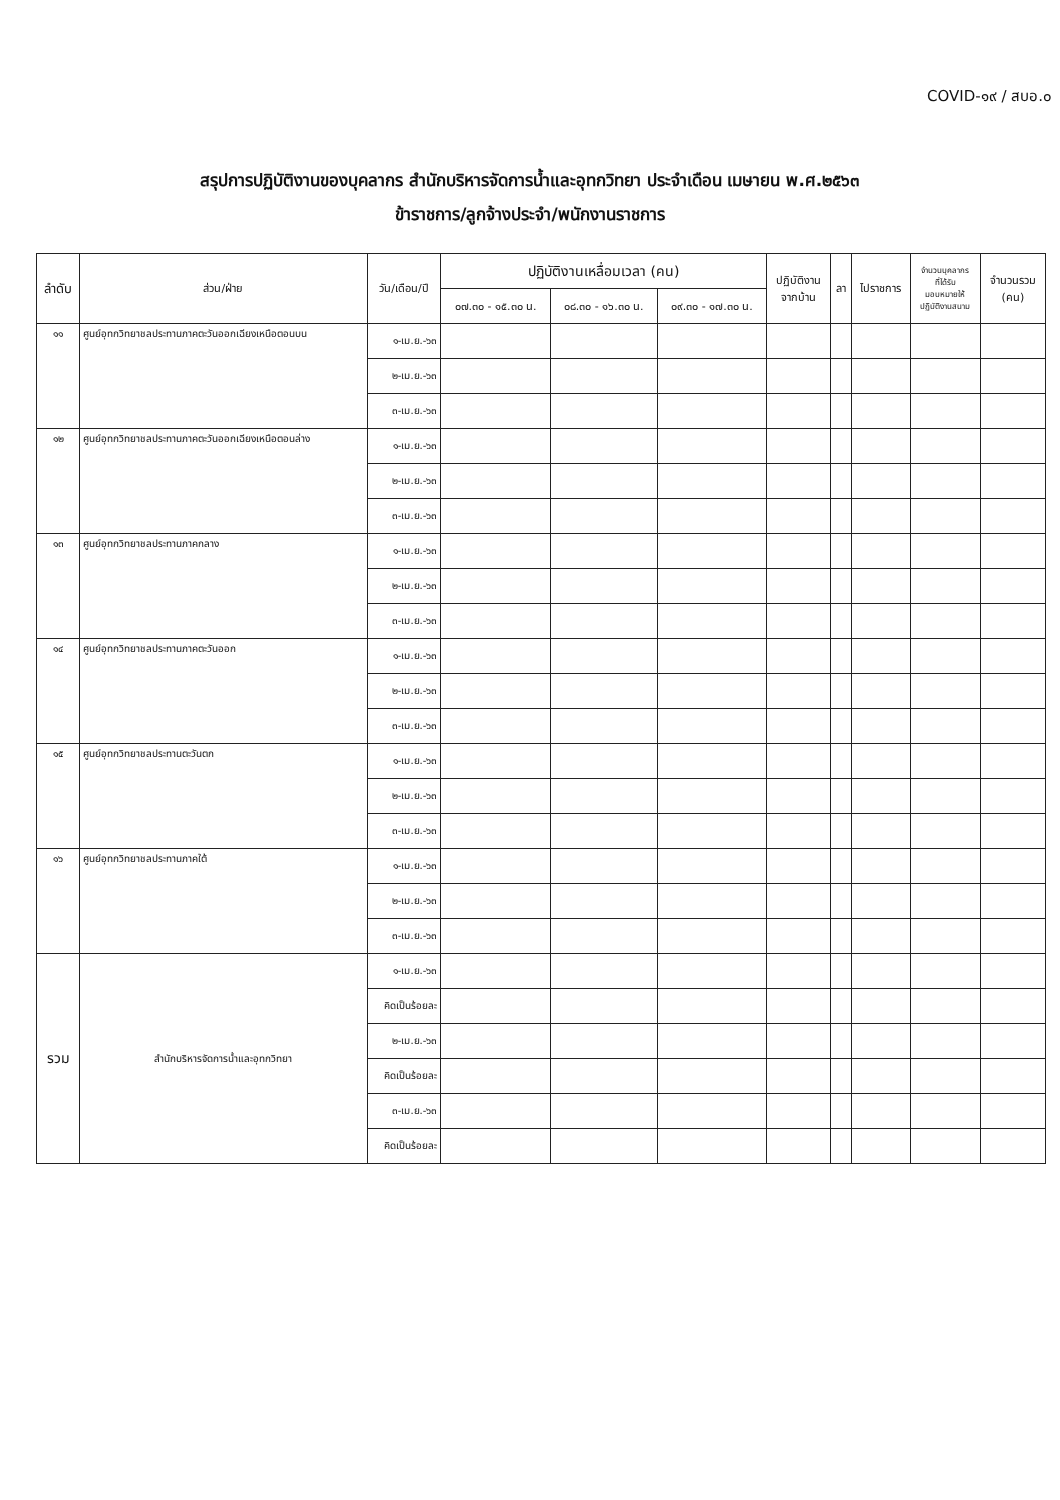COVID-๑๙ / สบอ.๐
สรุปการปฏิบัติงานของบุคลากร สำนักบริหารจัดการน้ำและอุทกวิทยา ประจำเดือน เมษายน พ.ศ.๒๕๖๓
ข้าราชการ/ลูกจ้างประจำ/พนักงานราชการ
| ลำดับ | ส่วน/ฝ่าย | วัน/เดือน/ปี | ปฏิบัติงานเหลื่อมเวลา (คน) | | | ปฏิบัติงาน จากบ้าน | ลา | ไปราชการ | จำนวนบุคลากร ที่ได้รับ มอบหมายให้ ปฏิบัติงานสนาม | จำนวนรวม (คน) |
| --- | --- | --- | --- | --- | --- | --- | --- | --- | --- | --- |
| | | | ๐๗.๓๐ - ๑๕.๓๐ น. | ๐๘.๓๐ - ๑๖.๓๐ น. | ๐๙.๓๐ - ๑๗.๓๐ น. | | | | | |
| ๑๑ | ศูนย์อุทกวิทยาชลประทานภาคตะวันออกเฉียงเหนือตอนบน | ๑-เม.ย.-๖๓ | | | | | | | | |
| | | ๒-เม.ย.-๖๓ | | | | | | | | |
| | | ๓-เม.ย.-๖๓ | | | | | | | | |
| ๑๒ | ศูนย์อุทกวิทยาชลประทานภาคตะวันออกเฉียงเหนือตอนล่าง | ๑-เม.ย.-๖๓ | | | | | | | | |
| | | ๒-เม.ย.-๖๓ | | | | | | | | |
| | | ๓-เม.ย.-๖๓ | | | | | | | | |
| ๑๓ | ศูนย์อุทกวิทยาชลประทานภาคกลาง | ๑-เม.ย.-๖๓ | | | | | | | | |
| | | ๒-เม.ย.-๖๓ | | | | | | | | |
| | | ๓-เม.ย.-๖๓ | | | | | | | | |
| ๑๔ | ศูนย์อุทกวิทยาชลประทานภาคตะวันออก | ๑-เม.ย.-๖๓ | | | | | | | | |
| | | ๒-เม.ย.-๖๓ | | | | | | | | |
| | | ๓-เม.ย.-๖๓ | | | | | | | | |
| ๑๕ | ศูนย์อุทกวิทยาชลประทานตะวันตก | ๑-เม.ย.-๖๓ | | | | | | | | |
| | | ๒-เม.ย.-๖๓ | | | | | | | | |
| | | ๓-เม.ย.-๖๓ | | | | | | | | |
| ๑๖ | ศูนย์อุทกวิทยาชลประทานภาคใต้ | ๑-เม.ย.-๖๓ | | | | | | | | |
| | | ๒-เม.ย.-๖๓ | | | | | | | | |
| | | ๓-เม.ย.-๖๓ | | | | | | | | |
| รวม | สำนักบริหารจัดการน้ำและอุทกวิทยา | ๑-เม.ย.-๖๓ | | | | | | | | |
| | | คิดเป็นร้อยละ | | | | | | | | |
| | | ๒-เม.ย.-๖๓ | | | | | | | | |
| | | คิดเป็นร้อยละ | | | | | | | | |
| | | ๓-เม.ย.-๖๓ | | | | | | | | |
| | | คิดเป็นร้อยละ | | | | | | | | |